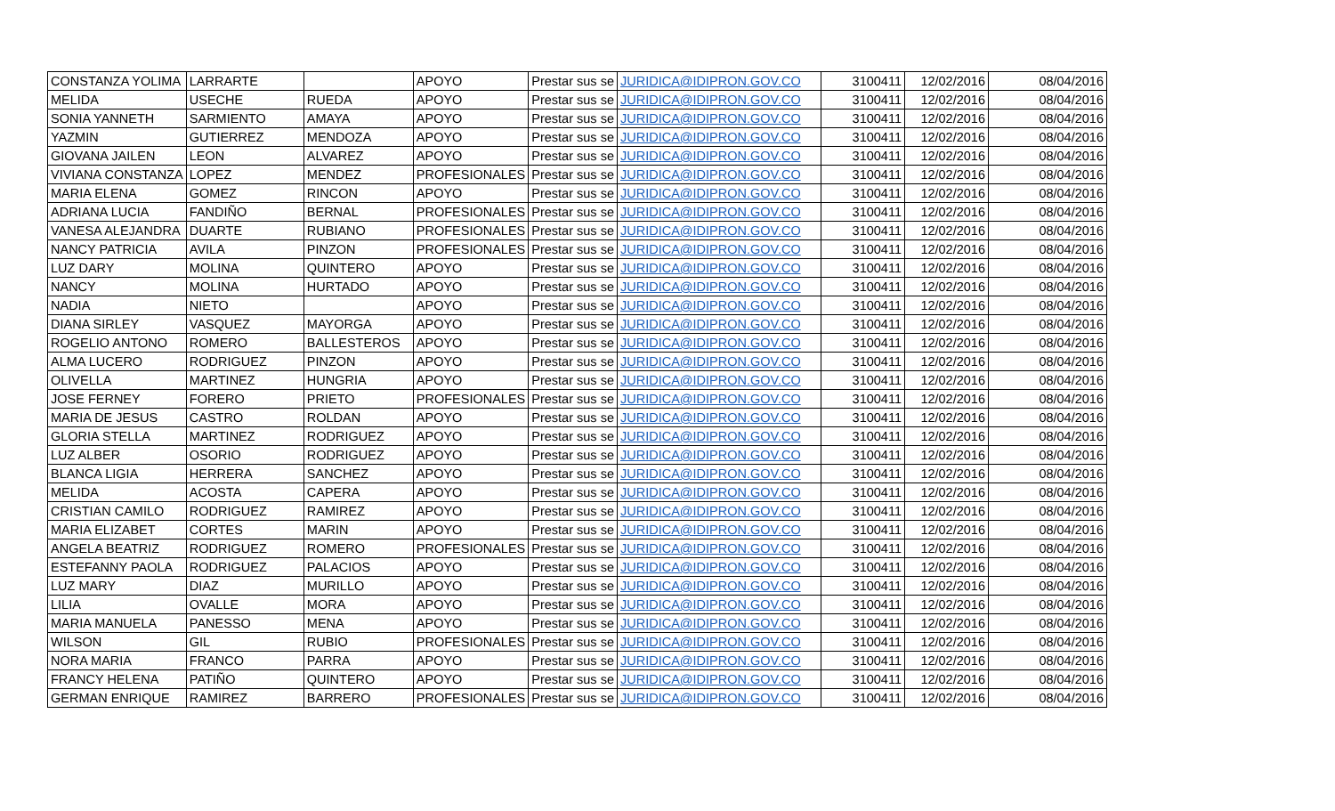| CONSTANZA YOLIMA | LARRARTE | | APOYO | Prestar sus se | JURIDICA@IDIPRON.GOV.CO | 3100411 | 12/02/2016 | 08/04/2016 |
| MELIDA | USECHE | RUEDA | APOYO | Prestar sus se | JURIDICA@IDIPRON.GOV.CO | 3100411 | 12/02/2016 | 08/04/2016 |
| SONIA YANNETH | SARMIENTO | AMAYA | APOYO | Prestar sus se | JURIDICA@IDIPRON.GOV.CO | 3100411 | 12/02/2016 | 08/04/2016 |
| YAZMIN | GUTIERREZ | MENDOZA | APOYO | Prestar sus se | JURIDICA@IDIPRON.GOV.CO | 3100411 | 12/02/2016 | 08/04/2016 |
| GIOVANA JAILEN | LEON | ALVAREZ | APOYO | Prestar sus se | JURIDICA@IDIPRON.GOV.CO | 3100411 | 12/02/2016 | 08/04/2016 |
| VIVIANA CONSTANZA | LOPEZ | MENDEZ | PROFESIONALES | Prestar sus se | JURIDICA@IDIPRON.GOV.CO | 3100411 | 12/02/2016 | 08/04/2016 |
| MARIA ELENA | GOMEZ | RINCON | APOYO | Prestar sus se | JURIDICA@IDIPRON.GOV.CO | 3100411 | 12/02/2016 | 08/04/2016 |
| ADRIANA LUCIA | FANDIÑO | BERNAL | PROFESIONALES | Prestar sus se | JURIDICA@IDIPRON.GOV.CO | 3100411 | 12/02/2016 | 08/04/2016 |
| VANESA ALEJANDRA | DUARTE | RUBIANO | PROFESIONALES | Prestar sus se | JURIDICA@IDIPRON.GOV.CO | 3100411 | 12/02/2016 | 08/04/2016 |
| NANCY PATRICIA | AVILA | PINZON | PROFESIONALES | Prestar sus se | JURIDICA@IDIPRON.GOV.CO | 3100411 | 12/02/2016 | 08/04/2016 |
| LUZ DARY | MOLINA | QUINTERO | APOYO | Prestar sus se | JURIDICA@IDIPRON.GOV.CO | 3100411 | 12/02/2016 | 08/04/2016 |
| NANCY | MOLINA | HURTADO | APOYO | Prestar sus se | JURIDICA@IDIPRON.GOV.CO | 3100411 | 12/02/2016 | 08/04/2016 |
| NADIA | NIETO | | APOYO | Prestar sus se | JURIDICA@IDIPRON.GOV.CO | 3100411 | 12/02/2016 | 08/04/2016 |
| DIANA SIRLEY | VASQUEZ | MAYORGA | APOYO | Prestar sus se | JURIDICA@IDIPRON.GOV.CO | 3100411 | 12/02/2016 | 08/04/2016 |
| ROGELIO ANTONO | ROMERO | BALLESTEROS | APOYO | Prestar sus se | JURIDICA@IDIPRON.GOV.CO | 3100411 | 12/02/2016 | 08/04/2016 |
| ALMA LUCERO | RODRIGUEZ | PINZON | APOYO | Prestar sus se | JURIDICA@IDIPRON.GOV.CO | 3100411 | 12/02/2016 | 08/04/2016 |
| OLIVELLA | MARTINEZ | HUNGRIA | APOYO | Prestar sus se | JURIDICA@IDIPRON.GOV.CO | 3100411 | 12/02/2016 | 08/04/2016 |
| JOSE FERNEY | FORERO | PRIETO | PROFESIONALES | Prestar sus se | JURIDICA@IDIPRON.GOV.CO | 3100411 | 12/02/2016 | 08/04/2016 |
| MARIA DE JESUS | CASTRO | ROLDAN | APOYO | Prestar sus se | JURIDICA@IDIPRON.GOV.CO | 3100411 | 12/02/2016 | 08/04/2016 |
| GLORIA STELLA | MARTINEZ | RODRIGUEZ | APOYO | Prestar sus se | JURIDICA@IDIPRON.GOV.CO | 3100411 | 12/02/2016 | 08/04/2016 |
| LUZ ALBER | OSORIO | RODRIGUEZ | APOYO | Prestar sus se | JURIDICA@IDIPRON.GOV.CO | 3100411 | 12/02/2016 | 08/04/2016 |
| BLANCA LIGIA | HERRERA | SANCHEZ | APOYO | Prestar sus se | JURIDICA@IDIPRON.GOV.CO | 3100411 | 12/02/2016 | 08/04/2016 |
| MELIDA | ACOSTA | CAPERA | APOYO | Prestar sus se | JURIDICA@IDIPRON.GOV.CO | 3100411 | 12/02/2016 | 08/04/2016 |
| CRISTIAN CAMILO | RODRIGUEZ | RAMIREZ | APOYO | Prestar sus se | JURIDICA@IDIPRON.GOV.CO | 3100411 | 12/02/2016 | 08/04/2016 |
| MARIA ELIZABET | CORTES | MARIN | APOYO | Prestar sus se | JURIDICA@IDIPRON.GOV.CO | 3100411 | 12/02/2016 | 08/04/2016 |
| ANGELA BEATRIZ | RODRIGUEZ | ROMERO | PROFESIONALES | Prestar sus se | JURIDICA@IDIPRON.GOV.CO | 3100411 | 12/02/2016 | 08/04/2016 |
| ESTEFANNY PAOLA | RODRIGUEZ | PALACIOS | APOYO | Prestar sus se | JURIDICA@IDIPRON.GOV.CO | 3100411 | 12/02/2016 | 08/04/2016 |
| LUZ MARY | DIAZ | MURILLO | APOYO | Prestar sus se | JURIDICA@IDIPRON.GOV.CO | 3100411 | 12/02/2016 | 08/04/2016 |
| LILIA | OVALLE | MORA | APOYO | Prestar sus se | JURIDICA@IDIPRON.GOV.CO | 3100411 | 12/02/2016 | 08/04/2016 |
| MARIA MANUELA | PANESSO | MENA | APOYO | Prestar sus se | JURIDICA@IDIPRON.GOV.CO | 3100411 | 12/02/2016 | 08/04/2016 |
| WILSON | GIL | RUBIO | PROFESIONALES | Prestar sus se | JURIDICA@IDIPRON.GOV.CO | 3100411 | 12/02/2016 | 08/04/2016 |
| NORA MARIA | FRANCO | PARRA | APOYO | Prestar sus se | JURIDICA@IDIPRON.GOV.CO | 3100411 | 12/02/2016 | 08/04/2016 |
| FRANCY HELENA | PATIÑO | QUINTERO | APOYO | Prestar sus se | JURIDICA@IDIPRON.GOV.CO | 3100411 | 12/02/2016 | 08/04/2016 |
| GERMAN ENRIQUE | RAMIREZ | BARRERO | PROFESIONALES | Prestar sus se | JURIDICA@IDIPRON.GOV.CO | 3100411 | 12/02/2016 | 08/04/2016 |